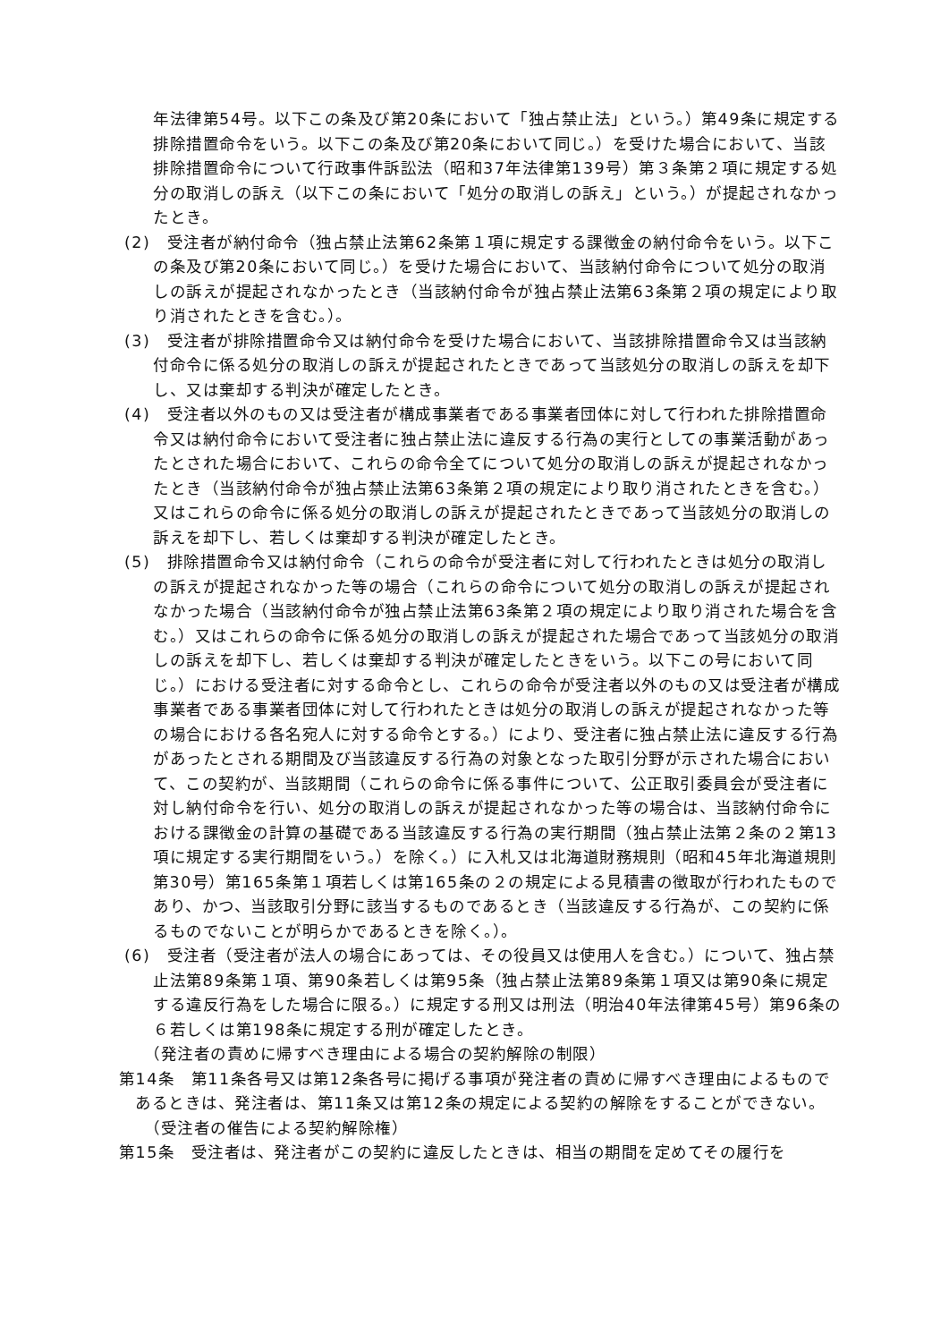年法律第54号。以下この条及び第20条において「独占禁止法」という。）第49条に規定する排除措置命令をいう。以下この条及び第20条において同じ。）を受けた場合において、当該排除措置命令について行政事件訴訟法（昭和37年法律第139号）第３条第２項に規定する処分の取消しの訴え（以下この条において「処分の取消しの訴え」という。）が提起されなかったとき。
(2)　受注者が納付命令（独占禁止法第62条第１項に規定する課徴金の納付命令をいう。以下この条及び第20条において同じ。）を受けた場合において、当該納付命令について処分の取消しの訴えが提起されなかったとき（当該納付命令が独占禁止法第63条第２項の規定により取り消されたときを含む。）。
(3)　受注者が排除措置命令又は納付命令を受けた場合において、当該排除措置命令又は当該納付命令に係る処分の取消しの訴えが提起されたときであって当該処分の取消しの訴えを却下し、又は棄却する判決が確定したとき。
(4)　受注者以外のもの又は受注者が構成事業者である事業者団体に対して行われた排除措置命令又は納付命令において受注者に独占禁止法に違反する行為の実行としての事業活動があったとされた場合において、これらの命令全てについて処分の取消しの訴えが提起されなかったとき（当該納付命令が独占禁止法第63条第２項の規定により取り消されたときを含む。）又はこれらの命令に係る処分の取消しの訴えが提起されたときであって当該処分の取消しの訴えを却下し、若しくは棄却する判決が確定したとき。
(5)　排除措置命令又は納付命令（これらの命令が受注者に対して行われたときは処分の取消しの訴えが提起されなかった等の場合（これらの命令について処分の取消しの訴えが提起されなかった場合（当該納付命令が独占禁止法第63条第２項の規定により取り消された場合を含む。）又はこれらの命令に係る処分の取消しの訴えが提起された場合であって当該処分の取消しの訴えを却下し、若しくは棄却する判決が確定したときをいう。以下この号において同じ。）における受注者に対する命令とし、これらの命令が受注者以外のもの又は受注者が構成事業者である事業者団体に対して行われたときは処分の取消しの訴えが提起されなかった等の場合における各名宛人に対する命令とする。）により、受注者に独占禁止法に違反する行為があったとされる期間及び当該違反する行為の対象となった取引分野が示された場合において、この契約が、当該期間（これらの命令に係る事件について、公正取引委員会が受注者に対し納付命令を行い、処分の取消しの訴えが提起されなかった等の場合は、当該納付命令における課徴金の計算の基礎である当該違反する行為の実行期間（独占禁止法第２条の２第13項に規定する実行期間をいう。）を除く。）に入札又は北海道財務規則（昭和45年北海道規則第30号）第165条第１項若しくは第165条の２の規定による見積書の徴取が行われたものであり、かつ、当該取引分野に該当するものであるとき（当該違反する行為が、この契約に係るものでないことが明らかであるときを除く。）。
(6)　受注者（受注者が法人の場合にあっては、その役員又は使用人を含む。）について、独占禁止法第89条第１項、第90条若しくは第95条（独占禁止法第89条第１項又は第90条に規定する違反行為をした場合に限る。）に規定する刑又は刑法（明治40年法律第45号）第96条の６若しくは第198条に規定する刑が確定したとき。
（発注者の責めに帰すべき理由による場合の契約解除の制限）
第14条　第11条各号又は第12条各号に掲げる事項が発注者の責めに帰すべき理由によるものであるときは、発注者は、第11条又は第12条の規定による契約の解除をすることができない。
（受注者の催告による契約解除権）
第15条　受注者は、発注者がこの契約に違反したときは、相当の期間を定めてその履行を